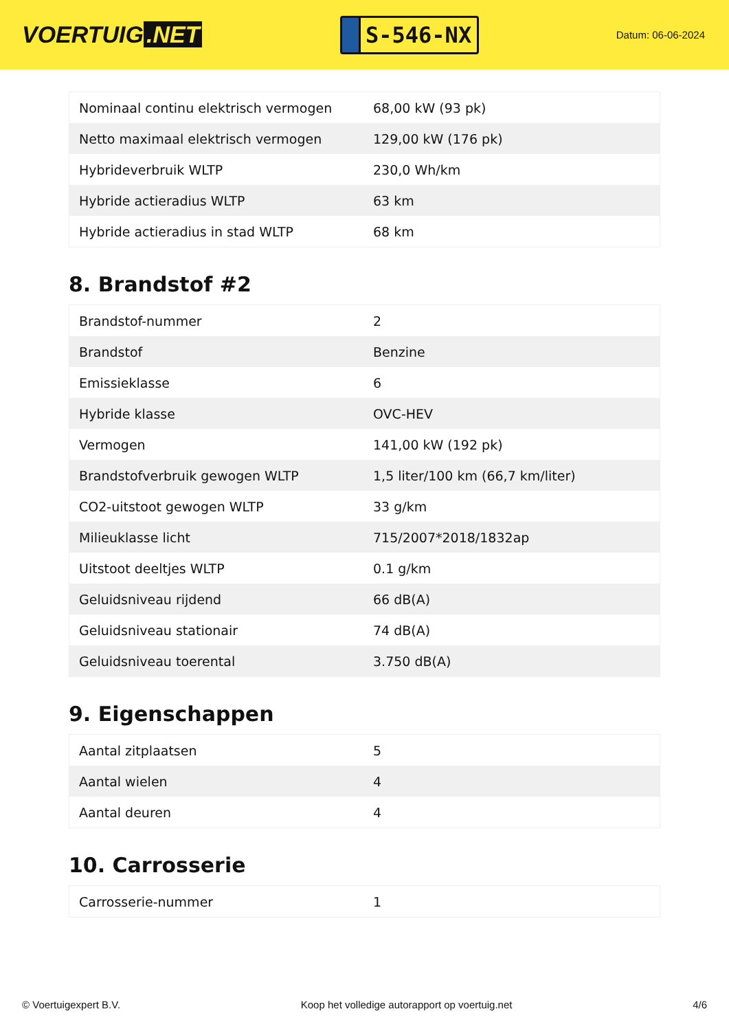VOERTUIG.NET
S-546-NX
Datum: 06-06-2024
| Nominaal continu elektrisch vermogen | 68,00 kW (93 pk) |
| Netto maximaal elektrisch vermogen | 129,00 kW (176 pk) |
| Hybrideverbruik WLTP | 230,0 Wh/km |
| Hybride actieradius WLTP | 63 km |
| Hybride actieradius in stad WLTP | 68 km |
8. Brandstof #2
| Brandstof-nummer | 2 |
| Brandstof | Benzine |
| Emissieklasse | 6 |
| Hybride klasse | OVC-HEV |
| Vermogen | 141,00 kW (192 pk) |
| Brandstofverbruik gewogen WLTP | 1,5 liter/100 km (66,7 km/liter) |
| CO2-uitstoot gewogen WLTP | 33 g/km |
| Milieuklasse licht | 715/2007*2018/1832ap |
| Uitstoot deeltjes WLTP | 0.1 g/km |
| Geluidsniveau rijdend | 66 dB(A) |
| Geluidsniveau stationair | 74 dB(A) |
| Geluidsniveau toerental | 3.750 dB(A) |
9. Eigenschappen
| Aantal zitplaatsen | 5 |
| Aantal wielen | 4 |
| Aantal deuren | 4 |
10. Carrosserie
| Carrosserie-nummer | 1 |
© Voertuigexpert B.V. Koop het volledige autorapport op voertuig.net 4/6